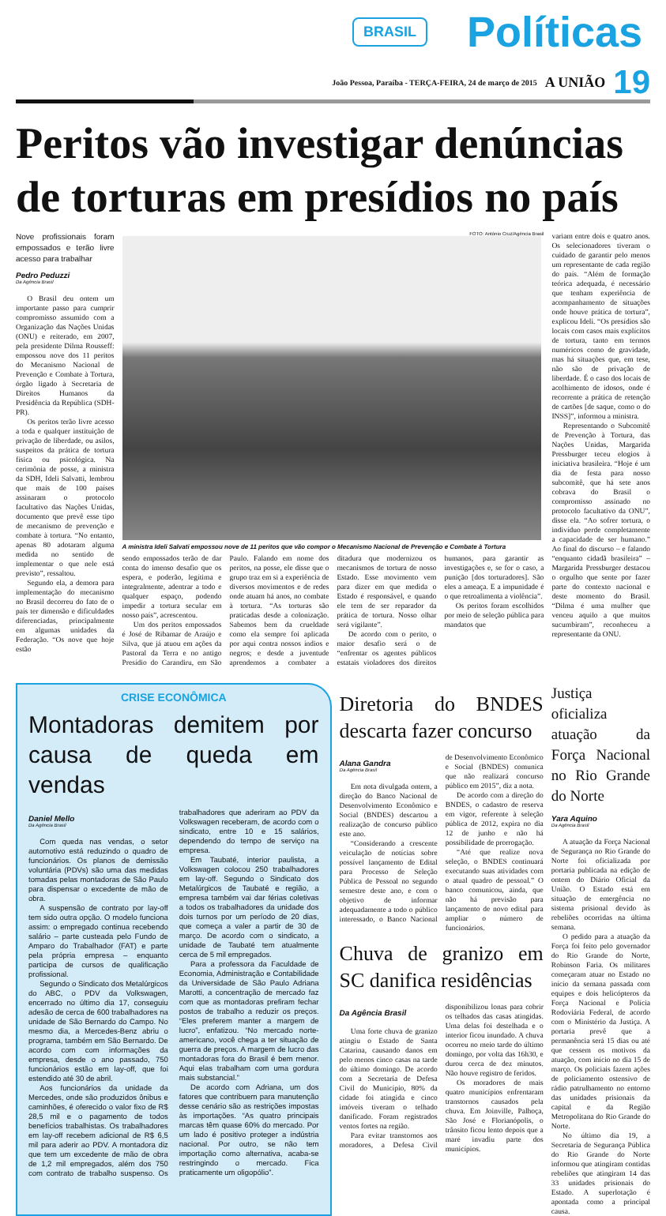BRASIL Políticas
João Pessoa, Paraíba - TERÇA-FEIRA, 24 de março de 2015 A UNIÃO 19
Peritos vão investigar denúncias de torturas em presídios no país
Nove profissionais foram empossados e terão livre acesso para trabalhar
Pedro Peduzzi
Da Agência Brasil
O Brasil deu ontem um importante passo para cumprir compromisso assumido com a Organização das Nações Unidas (ONU) e reiterado, em 2007, pela presidente Dilma Rousseff: empossou nove dos 11 peritos do Mecanismo Nacional de Prevenção e Combate à Tortura, órgão ligado à Secretaria de Direitos Humanos da Presidência da República (SDH-PR).
Os peritos terão livre acesso a toda e qualquer instituição de privação de liberdade, ou asilos, suspeitos da prática de tortura física ou psicológica. Na cerimônia de posse, a ministra da SDH, Ideli Salvatti, lembrou que mais de 100 países assinaram o protocolo facultativo das Nações Unidas, documento que prevê esse tipo de mecanismo de prevenção e combate à tortura. “No entanto, apenas 80 adotaram alguma medida no sentido de implementar o que nele está previsto”, ressaltou.
Segundo ela, a demora para implementação do mecanismo no Brasil decorreu do fato de o país ter dimensão e dificuldades diferenciadas, principalmente em algumas unidades da Federação. “Os nove que hoje estão
FOTO: Antônio Cruz/Agência Brasil
A ministra Ideli Salvati empossou nove de 11 peritos que vão compor o Mecanismo Nacional de Prevenção e Combate à Tortura
sendo empossados terão de dar conta do imenso desafio que os espera, e poderão, legítima e integralmente, adentrar a todo e qualquer espaço, podendo impedir a tortura secular em nosso país”, acrescentou.
Um dos peritos empossados é José de Ribamar de Araújo e Silva, que já atuou em ações da Pastoral da Terra e no antigo Presídio do Carandiru, em São Paulo. Falando em nome dos peritos, na posse, ele disse que o grupo traz em si a experiência de diversos movimentos e de redes onde atuam há anos, no combate à tortura. “As torturas são praticadas desde a colonização. Sabemos bem da crueldade como ela sempre foi aplicada por aqui contra nossos índios e negros; e desde a juventude aprendemos a combater a ditadura que modernizou os mecanismos de tortura de nosso Estado. Esse movimento vem para dizer em que medida o Estado é responsável, e quando ele tem de ser reparador da prática de tortura. Nosso olhar será vigilante”.
De acordo com o perito, o maior desafio será o de “enfrentar os agentes públicos estatais violadores dos direitos humanos, para garantir as investigações e, se for o caso, a punição [dos torturadores]. São eles a ameaça. E a impunidade é o que retroalimenta a violência”.
Os peritos foram escolhidos por meio de seleção pública para mandatos que
variam entre dois e quatro anos. Os selecionadores tiveram o cuidado de garantir pelo menos um representante de cada região do país. “Além de formação teórica adequada, é necessário que tenham experiência de acompanhamento de situações onde houve prática de tortura”, explicou Ideli. “Os presídios são locais com casos mais explícitos de tortura, tanto em termos numéricos como de gravidade, mas há situações que, em tese, não são de privação de liberdade. É o caso dos locais de acolhimento de idosos, onde é recorrente a prática de retenção de cartões [de saque, como o do INSS]”, informou a ministra.
Representando o Subcomitê de Prevenção à Tortura, das Nações Unidas, Margarida Pressburger teceu elogios à iniciativa brasileira. “Hoje é um dia de festa para nosso subcomitê, que há sete anos cobrava do Brasil o compromisso assinado no protocolo facultativo da ONU”, disse ela. “Ao sofrer tortura, o indivíduo perde completamente a capacidade de ser humano.” Ao final do discurso – e falando “enquanto cidadã brasileira” – Margarida Pressburger destacou o orgulho que sente por fazer parte do contexto nacional e deste momento do Brasil. “Dilma é uma mulher que venceu aquilo a que muitos sucumbiram”, reconheceu a representante da ONU.
CRISE ECONÔMICA
Montadoras demitem por causa de queda em vendas
Daniel Mello
Da Agência Brasil
Com queda nas vendas, o setor automotivo está reduzindo o quadro de funcionários. Os planos de demissão voluntária (PDVs) são uma das medidas tomadas pelas montadoras de São Paulo para dispensar o excedente de mão de obra.
A suspensão de contrato por lay-off tem sido outra opção. O modelo funciona assim: o empregado continua recebendo salário – parte custeada pelo Fundo de Amparo do Trabalhador (FAT) e parte pela própria empresa – enquanto participa de cursos de qualificação profissional.
Segundo o Sindicato dos Metalúrgicos do ABC, o PDV da Volkswagen, encerrado no último dia 17, conseguiu adesão de cerca de 600 trabalhadores na unidade de São Bernardo do Campo. No mesmo dia, a Mercedes-Benz abriu o programa, também em São Bernardo. De acordo com com informações da empresa, desde o ano passado, 750 funcionários estão em lay-off, que foi estendido até 30 de abril.
Aos funcionários da unidade da Mercedes, onde são produzidos ônibus e caminhões, é oferecido o valor fixo de R$ 28,5 mil e o pagamento de todos benefícios trabalhistas. Os trabalhadores em lay-off recebem adicional de R$ 6,5 mil para aderir ao PDV. A montadora diz que tem um excedente de mão de obra de 1,2 mil empregados, além dos 750 com contrato de trabalho suspenso. Os trabalhadores que aderiram ao PDV da Volkswagen receberam, de acordo com o sindicato, entre 10 e 15 salários, dependendo do tempo de serviço na empresa.
Em Taubaté, interior paulista, a Volkswagen colocou 250 trabalhadores em lay-off. Segundo o Sindicato dos Metalúrgicos de Taubaté e região, a empresa também vai dar férias coletivas a todos os trabalhadores da unidade dos dois turnos por um período de 20 dias, que começa a valer a partir de 30 de março. De acordo com o sindicato, a unidade de Taubaté tem atualmente cerca de 5 mil empregados.
Para a professora da Faculdade de Economia, Administração e Contabilidade da Universidade de São Paulo Adriana Marotti, a concentração de mercado faz com que as montadoras prefiram fechar postos de trabalho a reduzir os preços. “Eles preferem manter a margem de lucro”, enfatizou. “No mercado norte-americano, você chega a ter situação de guerra de preços. A margem de lucro das montadoras fora do Brasil é bem menor. Aqui elas trabalham com uma gordura mais substancial.”
De acordo com Adriana, um dos fatores que contribuem para manutenção desse cenário são as restrições impostas às importações. “As quatro principais marcas têm quase 60% do mercado. Por um lado é positivo proteger a indústria nacional. Por outro, se não tem importação como alternativa, acaba-se restringindo o mercado. Fica praticamente um oligopólio”.
Diretoria do BNDES descarta fazer concurso
Alana Gandra
Da Agência Brasil
Em nota divulgada ontem, a direção do Banco Nacional de Desenvolvimento Econômico e Social (BNDES) descartou a realização de concurso público este ano.
“Considerando a crescente veiculação de notícias sobre possível lançamento de Edital para Processo de Seleção Pública de Pessoal no segundo semestre deste ano, e com o objetivo de informar adequadamente a todo o público interessado, o Banco Nacional de Desenvolvimento Econômico e Social (BNDES) comunica que não realizará concurso público em 2015”, diz a nota.
De acordo com a direção do BNDES, o cadastro de reserva em vigor, referente à seleção pública de 2012, expira no dia 12 de junho e não há possibilidade de prorrogação.
“Até que realize nova seleção, o BNDES continuará executando suas atividades com o atual quadro de pessoal.” O banco comunicou, ainda, que não há previsão para lançamento de novo edital para ampliar o número de funcionários.
Chuva de granizo em SC danifica residências
Da Agência Brasil
Uma forte chuva de granizo atingiu o Estado de Santa Catarina, causando danos em pelo menos cinco casas na tarde do último domingo. De acordo com a Secretaria de Defesa Civil do Município, 80% da cidade foi atingida e cinco imóveis tiveram o telhado danificado. Foram registrados ventos fortes na região.
Para evitar transtornos aos moradores, a Defesa Civil disponibilizou lonas para cobrir os telhados das casas atingidas. Uma delas foi destelhada e o interior ficou inundado. A chuva ocorreu no meio tarde do último domingo, por volta das 16h30, e durou cerca de dez minutos. Não houve registro de feridos.
Os moradores de mais quatro municípios enfrentaram transtornos causados pela chuva. Em Joinville, Palhoça, São José e Florianópolis, o trânsito ficou lento depois que a maré invadiu parte dos municípios.
Justiça oficializa atuação da Força Nacional no Rio Grande do Norte
Yara Aquino
Da Agência Brasil
A atuação da Força Nacional de Segurança no Rio Grande do Norte foi oficializada por portaria publicada na edição de ontem do Diário Oficial da União. O Estado está em situação de emergência no sistema prisional devido às rebeliões ocorridas na última semana.
O pedido para a atuação da Força foi feito pelo governador do Rio Grande do Norte, Robinson Faria. Os militares começaram atuar no Estado no início da semana passada com equipes e dois helicópteros da Força Nacional e Polícia Rodoviária Federal, de acordo com o Ministério da Justiça. A portaria prevê que a permanência será 15 dias ou até que cessem os motivos da atuação, com início no dia 15 de março. Os policiais fazem ações de policiamento ostensivo de rádio patrulhamento no entorno das unidades prisionais da capital e da Região Metropolitana do Rio Grande do Norte.
No último dia 19, a Secretaria de Segurança Pública do Rio Grande do Norte informou que atingiram contidas rebeliões que atingiram 14 das 33 unidades prisionais do Estado. A superlotação é apontada como a principal causa.